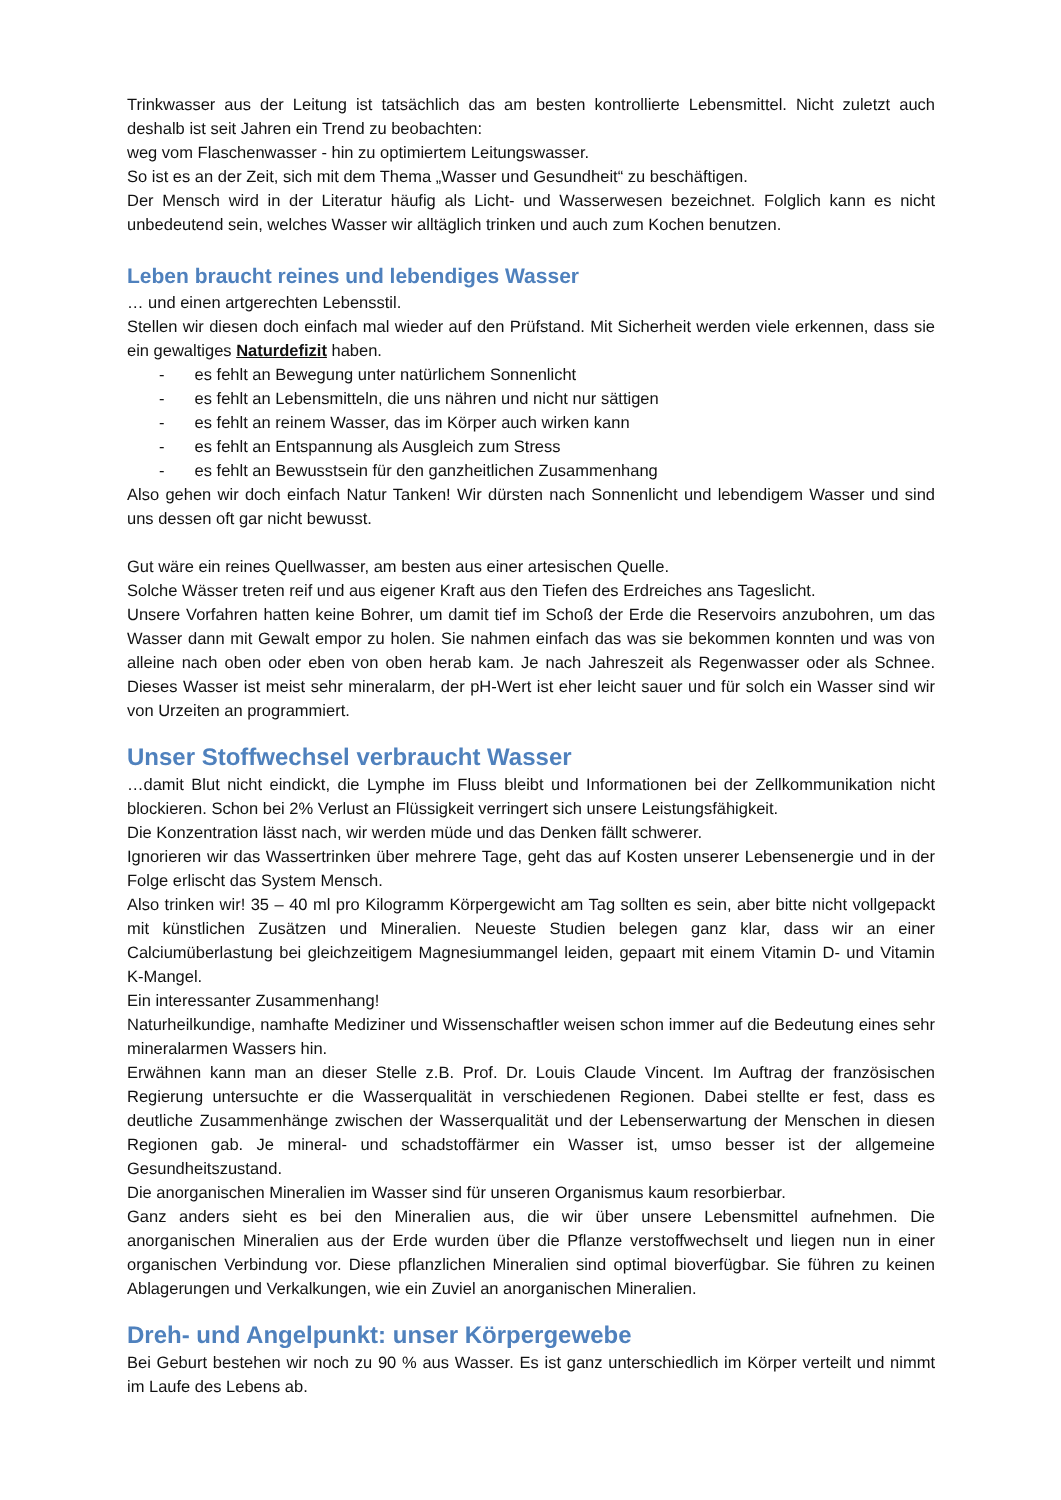Trinkwasser aus der Leitung ist tatsächlich das am besten kontrollierte Lebensmittel. Nicht zuletzt auch deshalb ist seit Jahren ein Trend zu beobachten:
weg vom Flaschenwasser - hin zu optimiertem Leitungswasser.
So ist es an der Zeit, sich mit dem Thema „Wasser und Gesundheit“ zu beschäftigen.
Der Mensch wird in der Literatur häufig als Licht- und Wasserwesen bezeichnet. Folglich kann es nicht unbedeutend sein, welches Wasser wir alltäglich trinken und auch zum Kochen benutzen.
Leben braucht reines und lebendiges Wasser
… und einen artgerechten Lebensstil.
Stellen wir diesen doch einfach mal wieder auf den Prüfstand. Mit Sicherheit werden viele erkennen, dass sie ein gewaltiges Naturdefizit haben.
- es fehlt an Bewegung unter natürlichem Sonnenlicht
- es fehlt an Lebensmitteln, die uns nähren und nicht nur sättigen
- es fehlt an reinem Wasser, das im Körper auch wirken kann
- es fehlt an Entspannung als Ausgleich zum Stress
- es fehlt an Bewusstsein für den ganzheitlichen Zusammenhang
Also gehen wir doch einfach Natur Tanken! Wir dürsten nach Sonnenlicht und lebendigem Wasser und sind uns dessen oft gar nicht bewusst.
Gut wäre ein reines Quellwasser, am besten aus einer artesischen Quelle.
Solche Wässer treten reif und aus eigener Kraft aus den Tiefen des Erdreiches ans Tageslicht.
Unsere Vorfahren hatten keine Bohrer, um damit tief im Schoß der Erde die Reservoirs anzubohren, um das Wasser dann mit Gewalt empor zu holen. Sie nahmen einfach das was sie bekommen konnten und was von alleine nach oben oder eben von oben herab kam. Je nach Jahreszeit als Regenwasser oder als Schnee. Dieses Wasser ist meist sehr mineralarm, der pH-Wert ist eher leicht sauer und für solch ein Wasser sind wir von Urzeiten an programmiert.
Unser Stoffwechsel verbraucht Wasser
…damit Blut nicht eindickt, die Lymphe im Fluss bleibt und Informationen bei der Zellkommunikation nicht blockieren. Schon bei 2% Verlust an Flüssigkeit verringert sich unsere Leistungsfähigkeit.
Die Konzentration lässt nach, wir werden müde und das Denken fällt schwerer.
Ignorieren wir das Wassertrinken über mehrere Tage, geht das auf Kosten unserer Lebensenergie und in der Folge erlischt das System Mensch.
Also trinken wir! 35 – 40 ml pro Kilogramm Körpergewicht am Tag sollten es sein, aber bitte nicht vollgepackt mit künstlichen Zusätzen und Mineralien. Neueste Studien belegen ganz klar, dass wir an einer Calciumüberlastung bei gleichzeitigem Magnesiummangel leiden, gepaart mit einem Vitamin D- und Vitamin K-Mangel.
Ein interessanter Zusammenhang!
Naturheilkundige, namhafte Mediziner und Wissenschaftler weisen schon immer auf die Bedeutung eines sehr mineralarmen Wassers hin.
Erwähnen kann man an dieser Stelle z.B. Prof. Dr. Louis Claude Vincent. Im Auftrag der französischen Regierung untersuchte er die Wasserqualität in verschiedenen Regionen. Dabei stellte er fest, dass es deutliche Zusammenhänge zwischen der Wasserqualität und der Lebenserwartung der Menschen in diesen Regionen gab. Je mineral- und schadstoffärmer ein Wasser ist, umso besser ist der allgemeine Gesundheitszustand.
Die anorganischen Mineralien im Wasser sind für unseren Organismus kaum resorbierbar.
Ganz anders sieht es bei den Mineralien aus, die wir über unsere Lebensmittel aufnehmen. Die anorganischen Mineralien aus der Erde wurden über die Pflanze verstoffwechselt und liegen nun in einer organischen Verbindung vor. Diese pflanzlichen Mineralien sind optimal bioverfügbar. Sie führen zu keinen Ablagerungen und Verkalkungen, wie ein Zuviel an anorganischen Mineralien.
Dreh- und Angelpunkt: unser Körpergewebe
Bei Geburt bestehen wir noch zu 90 % aus Wasser. Es ist ganz unterschiedlich im Körper verteilt und nimmt im Laufe des Lebens ab.